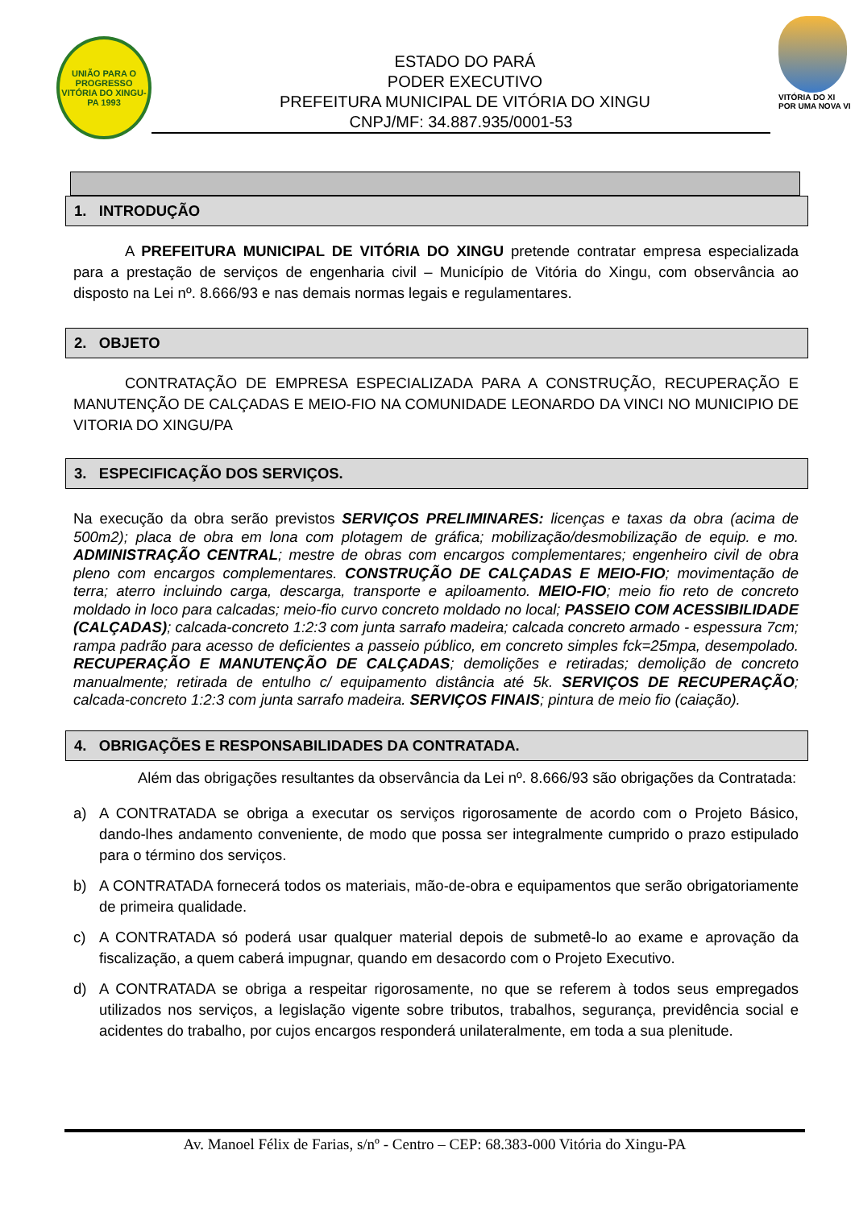UNIÃO PARA O PROGRESSO
VITÓRIA DO XINGU-PA 1993
ESTADO DO PARÁ
PODER EXECUTIVO
PREFEITURA MUNICIPAL DE VITÓRIA DO XINGU
CNPJ/MF: 34.887.935/0001-53
VITÓRIA DO XI
POR UMA NOVA VI
1. INTRODUÇÃO
A PREFEITURA MUNICIPAL DE VITÓRIA DO XINGU pretende contratar empresa especializada para a prestação de serviços de engenharia civil – Município de Vitória do Xingu, com observância ao disposto na Lei nº. 8.666/93 e nas demais normas legais e regulamentares.
2. OBJETO
CONTRATAÇÃO DE EMPRESA ESPECIALIZADA PARA A CONSTRUÇÃO, RECUPERAÇÃO E MANUTENÇÃO DE CALÇADAS E MEIO-FIO NA COMUNIDADE LEONARDO DA VINCI NO MUNICIPIO DE VITORIA DO XINGU/PA
3. ESPECIFICAÇÃO DOS SERVIÇOS.
Na execução da obra serão previstos SERVIÇOS PRELIMINARES: licenças e taxas da obra (acima de 500m2); placa de obra em lona com plotagem de gráfica; mobilização/desmobilização de equip. e mo. ADMINISTRAÇÃO CENTRAL; mestre de obras com encargos complementares; engenheiro civil de obra pleno com encargos complementares. CONSTRUÇÃO DE CALÇADAS E MEIO-FIO; movimentação de terra; aterro incluindo carga, descarga, transporte e apiloamento. MEIO-FIO; meio fio reto de concreto moldado in loco para calcadas; meio-fio curvo concreto moldado no local; PASSEIO COM ACESSIBILIDADE (CALÇADAS); calcada-concreto 1:2:3 com junta sarrafo madeira; calcada concreto armado - espessura 7cm; rampa padrão para acesso de deficientes a passeio público, em concreto simples fck=25mpa, desempolado. RECUPERAÇÃO E MANUTENÇÃO DE CALÇADAS; demolições e retiradas; demolição de concreto manualmente; retirada de entulho c/ equipamento distância até 5k. SERVIÇOS DE RECUPERAÇÃO; calcada-concreto 1:2:3 com junta sarrafo madeira. SERVIÇOS FINAIS; pintura de meio fio (caiação).
4. OBRIGAÇÕES E RESPONSABILIDADES DA CONTRATADA.
Além das obrigações resultantes da observância da Lei nº. 8.666/93 são obrigações da Contratada:
a) A CONTRATADA se obriga a executar os serviços rigorosamente de acordo com o Projeto Básico, dando-lhes andamento conveniente, de modo que possa ser integralmente cumprido o prazo estipulado para o término dos serviços.
b) A CONTRATADA fornecerá todos os materiais, mão-de-obra e equipamentos que serão obrigatoriamente de primeira qualidade.
c) A CONTRATADA só poderá usar qualquer material depois de submetê-lo ao exame e aprovação da fiscalização, a quem caberá impugnar, quando em desacordo com o Projeto Executivo.
d) A CONTRATADA se obriga a respeitar rigorosamente, no que se referem à todos seus empregados utilizados nos serviços, a legislação vigente sobre tributos, trabalhos, segurança, previdência social e acidentes do trabalho, por cujos encargos responderá unilateralmente, em toda a sua plenitude.
Av. Manoel Félix de Farias, s/nº - Centro – CEP: 68.383-000 Vitória do Xingu-PA